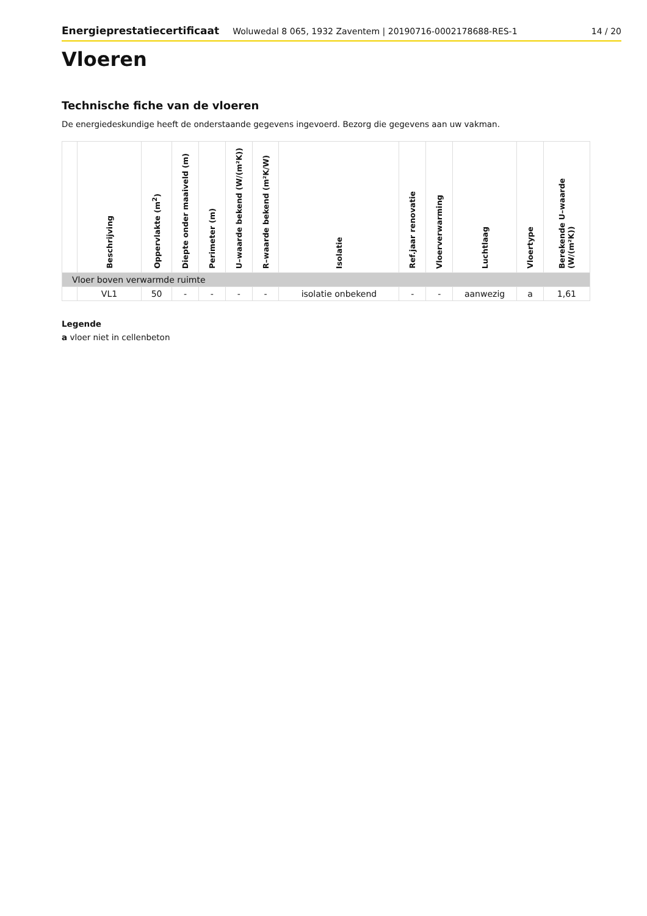Energieprestatiecertificaat Woluwedal 8 065, 1932 Zaventem | 20190716-0002178688-RES-1 14 / 20
Vloeren
Technische fiche van de vloeren
De energiedeskundige heeft de onderstaande gegevens ingevoerd. Bezorg die gegevens aan uw vakman.
| | Beschrijving | Oppervlakte (m<sup>2</sup>) | Diepte onder maaiveld (m) | Perimeter (m) | U–waarde bekend (W/(m²K)) | R–waarde bekend (m²K/W) | Isolatie | Ref.jaar renovatie | Vloerverwarming | Luchtlaag | Vloertype | Berekende U–waarde (W/(m²K)) |
| --- | --- | --- | --- | --- | --- | --- | --- | --- | --- | --- | --- | --- |
| Vloer boven verwarmde ruimte | | | | | | | | | | | | |
| | VL1 | 50 | - | - | - | - | isolatie onbekend | - | - | aanwezig | a | 1,61 |
Legende
a vloer niet in cellenbeton